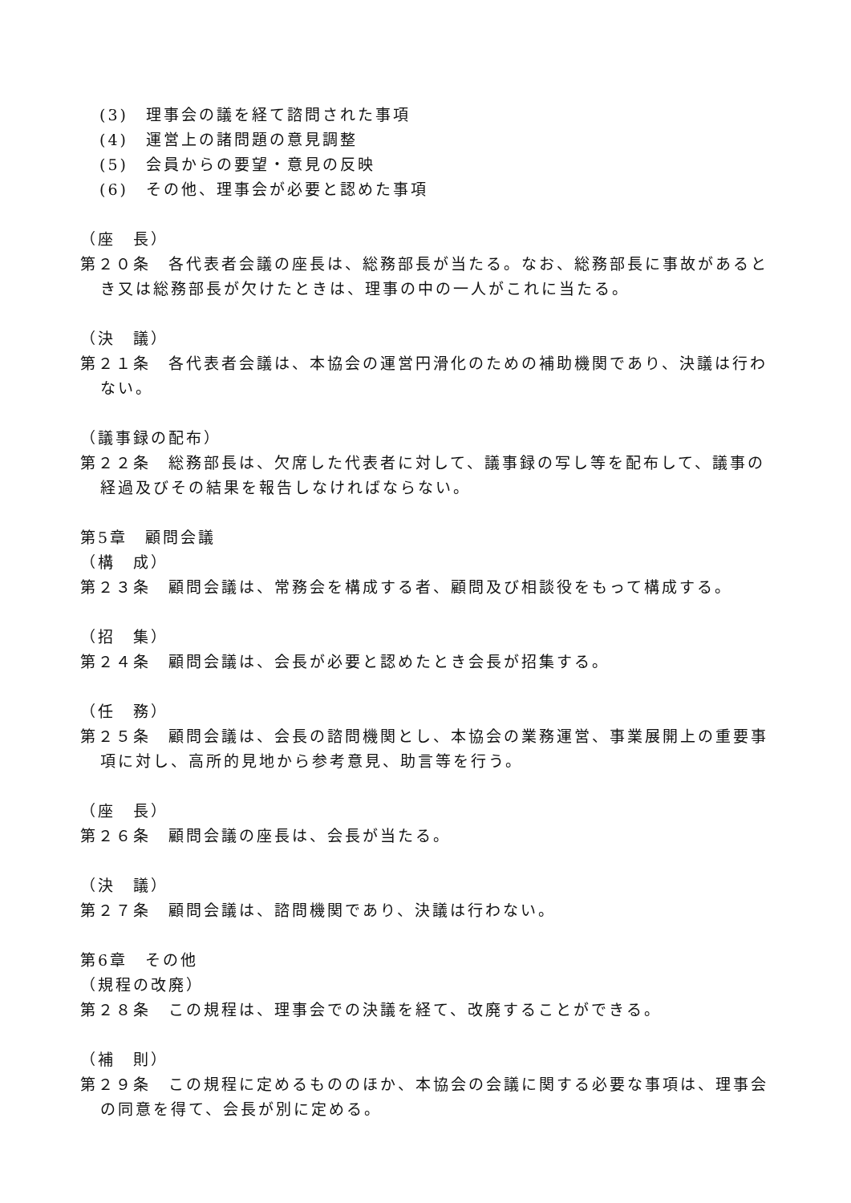(3)　理事会の議を経て諮問された事項
(4)　運営上の諸問題の意見調整
(5)　会員からの要望・意見の反映
(6)　その他、理事会が必要と認めた事項
（座　長）
第２０条　各代表者会議の座長は、総務部長が当たる。なお、総務部長に事故があるとき又は総務部長が欠けたときは、理事の中の一人がこれに当たる。
（決　議）
第２１条　各代表者会議は、本協会の運営円滑化のための補助機関であり、決議は行わない。
（議事録の配布）
第２２条　総務部長は、欠席した代表者に対して、議事録の写し等を配布して、議事の経過及びその結果を報告しなければならない。
第5章　顧問会議
（構　成）
第２３条　顧問会議は、常務会を構成する者、顧問及び相談役をもって構成する。
（招　集）
第２４条　顧問会議は、会長が必要と認めたとき会長が招集する。
（任　務）
第２５条　顧問会議は、会長の諮問機関とし、本協会の業務運営、事業展開上の重要事項に対し、高所的見地から参考意見、助言等を行う。
（座　長）
第２６条　顧問会議の座長は、会長が当たる。
（決　議）
第２７条　顧問会議は、諮問機関であり、決議は行わない。
第6章　その他
（規程の改廃）
第２８条　この規程は、理事会での決議を経て、改廃することができる。
（補　則）
第２９条　この規程に定めるもののほか、本協会の会議に関する必要な事項は、理事会の同意を得て、会長が別に定める。